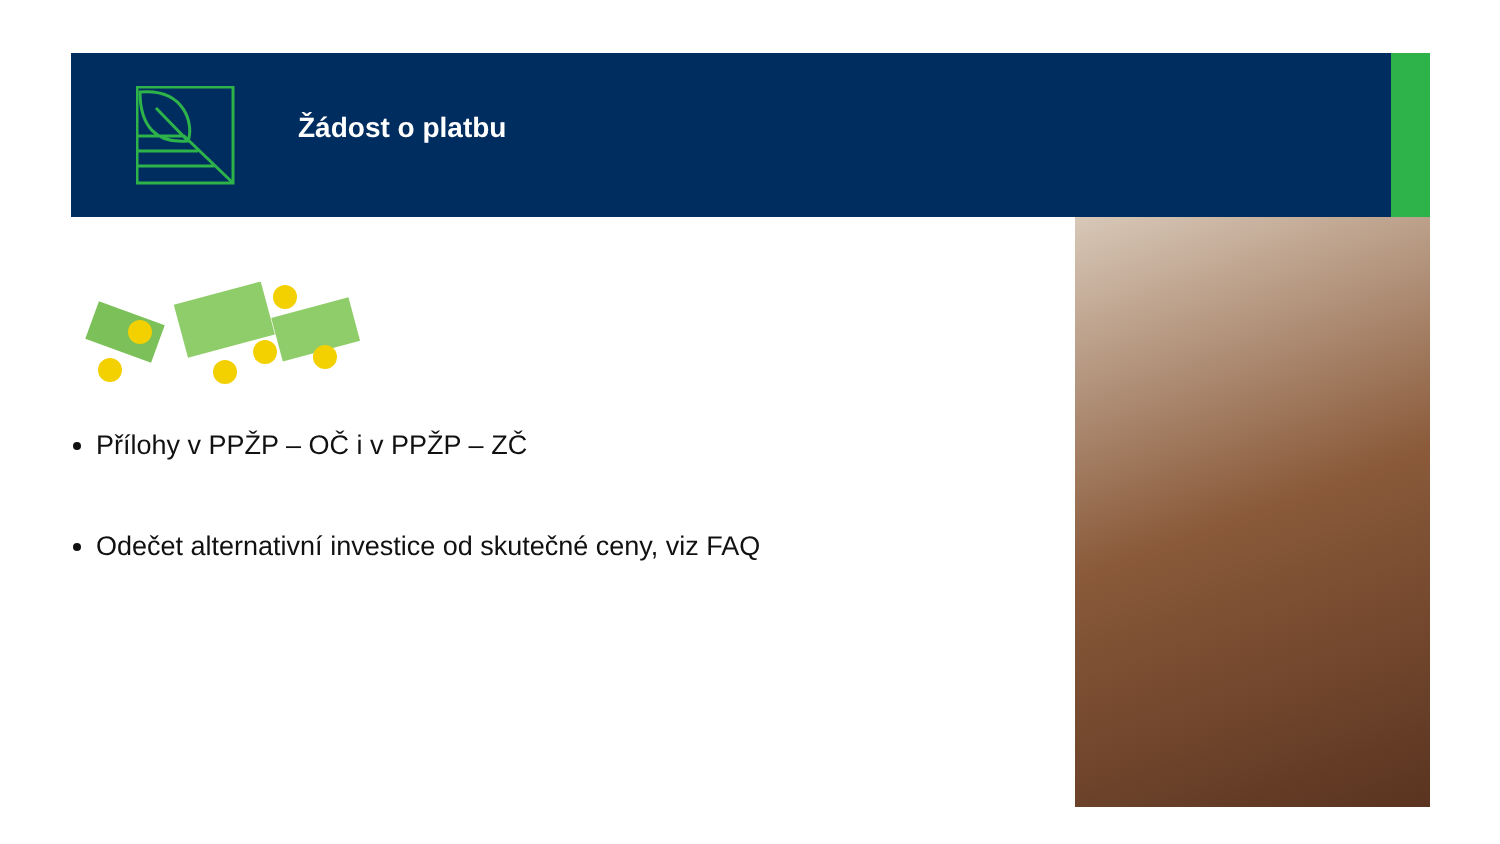Žádost o platbu
Přílohy v PPŽP – OČ i v PPŽP – ZČ
Odečet alternativní investice od skutečné ceny, viz FAQ